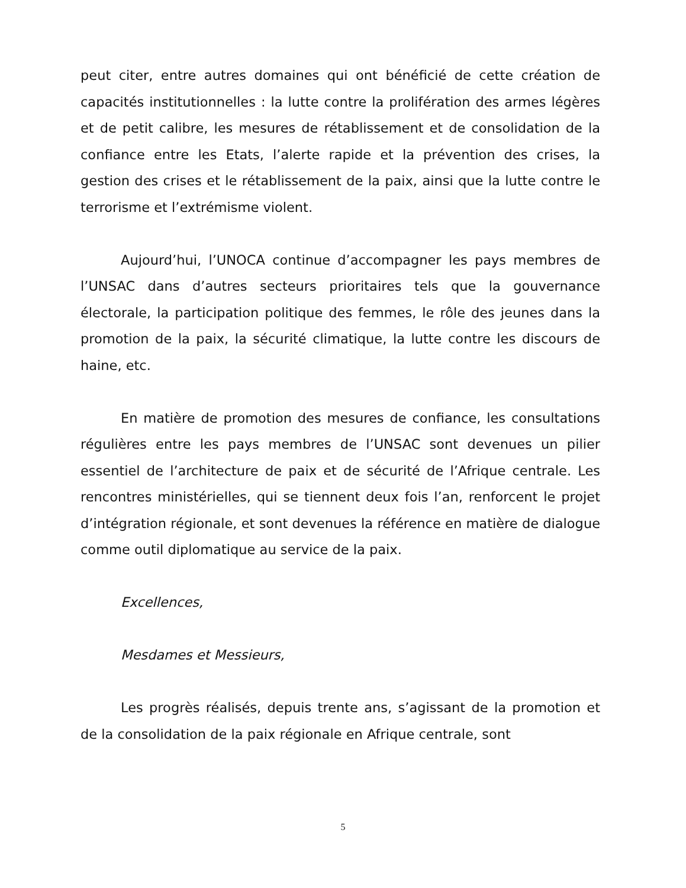peut citer, entre autres domaines qui ont bénéficié de cette création de capacités institutionnelles : la lutte contre la prolifération des armes légères et de petit calibre, les mesures de rétablissement et de consolidation de la confiance entre les Etats, l’alerte rapide et la prévention des crises, la gestion des crises et le rétablissement de la paix, ainsi que la lutte contre le terrorisme et l’extrémisme violent.
Aujourd’hui, l’UNOCA continue d’accompagner les pays membres de l’UNSAC dans d’autres secteurs prioritaires tels que la gouvernance électorale, la participation politique des femmes, le rôle des jeunes dans la promotion de la paix, la sécurité climatique, la lutte contre les discours de haine, etc.
En matière de promotion des mesures de confiance, les consultations régulières entre les pays membres de l’UNSAC sont devenues un pilier essentiel de l’architecture de paix et de sécurité de l’Afrique centrale. Les rencontres ministérielles, qui se tiennent deux fois l’an, renforcent le projet d’intégration régionale, et sont devenues la référence en matière de dialogue comme outil diplomatique au service de la paix.
Excellences,
Mesdames et Messieurs,
Les progrès réalisés, depuis trente ans, s’agissant de la promotion et de la consolidation de la paix régionale en Afrique centrale, sont
5